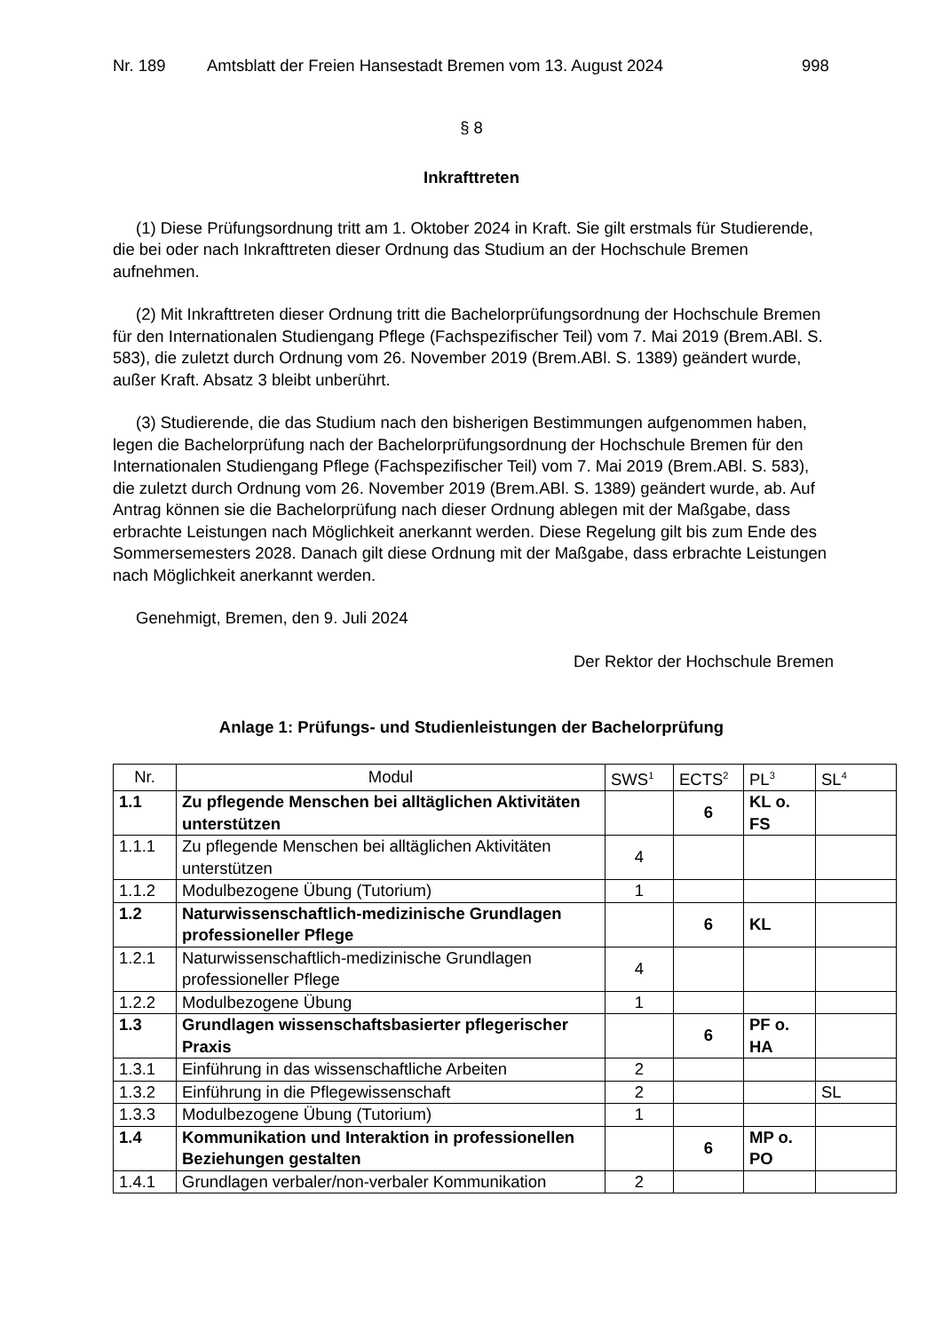Nr. 189 Amtsblatt der Freien Hansestadt Bremen vom 13. August 2024 998
§ 8
Inkrafttreten
(1) Diese Prüfungsordnung tritt am 1. Oktober 2024 in Kraft. Sie gilt erstmals für Studierende, die bei oder nach Inkrafttreten dieser Ordnung das Studium an der Hochschule Bremen aufnehmen.
(2) Mit Inkrafttreten dieser Ordnung tritt die Bachelorprüfungsordnung der Hochschule Bremen für den Internationalen Studiengang Pflege (Fachspezifischer Teil) vom 7. Mai 2019 (Brem.ABl. S. 583), die zuletzt durch Ordnung vom 26. November 2019 (Brem.ABl. S. 1389) geändert wurde, außer Kraft. Absatz 3 bleibt unberührt.
(3) Studierende, die das Studium nach den bisherigen Bestimmungen aufgenommen haben, legen die Bachelorprüfung nach der Bachelorprüfungsordnung der Hochschule Bremen für den Internationalen Studiengang Pflege (Fachspezifischer Teil) vom 7. Mai 2019 (Brem.ABl. S. 583), die zuletzt durch Ordnung vom 26. November 2019 (Brem.ABl. S. 1389) geändert wurde, ab. Auf Antrag können sie die Bachelorprüfung nach dieser Ordnung ablegen mit der Maßgabe, dass erbrachte Leistungen nach Möglichkeit anerkannt werden. Diese Regelung gilt bis zum Ende des Sommersemesters 2028. Danach gilt diese Ordnung mit der Maßgabe, dass erbrachte Leistungen nach Möglichkeit anerkannt werden.
Genehmigt, Bremen, den 9. Juli 2024
Der Rektor der Hochschule Bremen
Anlage 1: Prüfungs- und Studienleistungen der Bachelorprüfung
| Nr. | Modul | SWS<sup>1</sup> | ECTS<sup>2</sup> | PL<sup>3</sup> | SL<sup>4</sup> |
| --- | --- | --- | --- | --- | --- |
| 1.1 | Zu pflegende Menschen bei alltäglichen Aktivitäten unterstützen | | 6 | KL o. FS | |
| 1.1.1 | Zu pflegende Menschen bei alltäglichen Aktivitäten unterstützen | 4 | | | |
| 1.1.2 | Modulbezogene Übung (Tutorium) | 1 | | | |
| 1.2 | Naturwissenschaftlich-medizinische Grundlagen professioneller Pflege | | 6 | KL | |
| 1.2.1 | Naturwissenschaftlich-medizinische Grundlagen professioneller Pflege | 4 | | | |
| 1.2.2 | Modulbezogene Übung | 1 | | | |
| 1.3 | Grundlagen wissenschaftsbasierter pflegerischer Praxis | | 6 | PF o. HA | |
| 1.3.1 | Einführung in das wissenschaftliche Arbeiten | 2 | | | |
| 1.3.2 | Einführung in die Pflegewissenschaft | 2 | | | SL |
| 1.3.3 | Modulbezogene Übung (Tutorium) | 1 | | | |
| 1.4 | Kommunikation und Interaktion in professionellen Beziehungen gestalten | | 6 | MP o. PO | |
| 1.4.1 | Grundlagen verbaler/non-verbaler Kommunikation | 2 | | | |